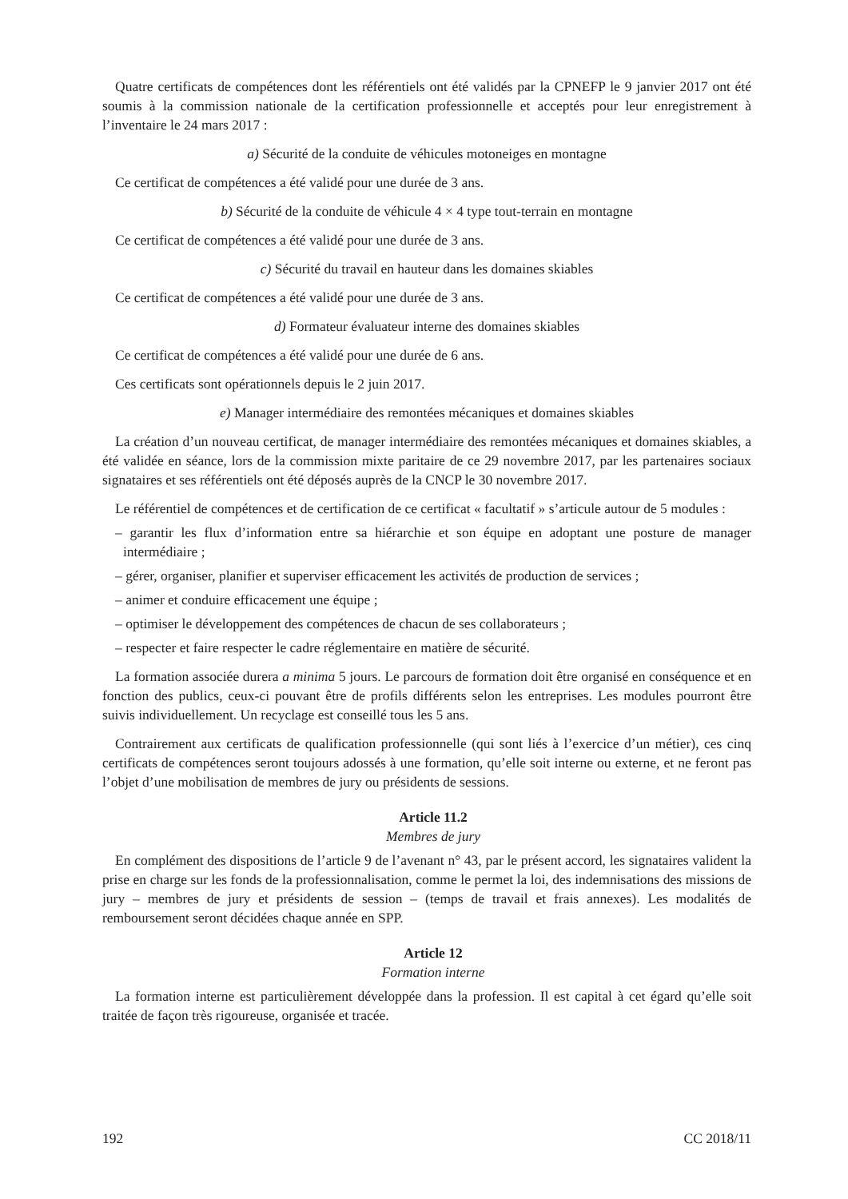Quatre certificats de compétences dont les référentiels ont été validés par la CPNEFP le 9 janvier 2017 ont été soumis à la commission nationale de la certification professionnelle et acceptés pour leur enregistrement à l’inventaire le 24 mars 2017 :
a) Sécurité de la conduite de véhicules motoneiges en montagne
Ce certificat de compétences a été validé pour une durée de 3 ans.
b) Sécurité de la conduite de véhicule 4 × 4 type tout-terrain en montagne
Ce certificat de compétences a été validé pour une durée de 3 ans.
c) Sécurité du travail en hauteur dans les domaines skiables
Ce certificat de compétences a été validé pour une durée de 3 ans.
d) Formateur évaluateur interne des domaines skiables
Ce certificat de compétences a été validé pour une durée de 6 ans.
Ces certificats sont opérationnels depuis le 2 juin 2017.
e) Manager intermédiaire des remontées mécaniques et domaines skiables
La création d’un nouveau certificat, de manager intermédiaire des remontées mécaniques et domaines skiables, a été validée en séance, lors de la commission mixte paritaire de ce 29 novembre 2017, par les partenaires sociaux signataires et ses référentiels ont été déposés auprès de la CNCP le 30 novembre 2017.
Le référentiel de compétences et de certification de ce certificat « facultatif » s’articule autour de 5 modules :
– garantir les flux d’information entre sa hiérarchie et son équipe en adoptant une posture de manager intermédiaire ;
– gérer, organiser, planifier et superviser efficacement les activités de production de services ;
– animer et conduire efficacement une équipe ;
– optimiser le développement des compétences de chacun de ses collaborateurs ;
– respecter et faire respecter le cadre réglementaire en matière de sécurité.
La formation associée durera a minima 5 jours. Le parcours de formation doit être organisé en conséquence et en fonction des publics, ceux-ci pouvant être de profils différents selon les entreprises. Les modules pourront être suivis individuellement. Un recyclage est conseillé tous les 5 ans.
Contrairement aux certificats de qualification professionnelle (qui sont liés à l’exercice d’un métier), ces cinq certificats de compétences seront toujours adossés à une formation, qu’elle soit interne ou externe, et ne feront pas l’objet d’une mobilisation de membres de jury ou présidents de sessions.
Article 11.2
Membres de jury
En complément des dispositions de l’article 9 de l’avenant n° 43, par le présent accord, les signataires valident la prise en charge sur les fonds de la professionnalisation, comme le permet la loi, des indemnisations des missions de jury – membres de jury et présidents de session – (temps de travail et frais annexes). Les modalités de remboursement seront décidées chaque année en SPP.
Article 12
Formation interne
La formation interne est particulièrement développée dans la profession. Il est capital à cet égard qu’elle soit traitée de façon très rigoureuse, organisée et tracée.
192 CC 2018/11